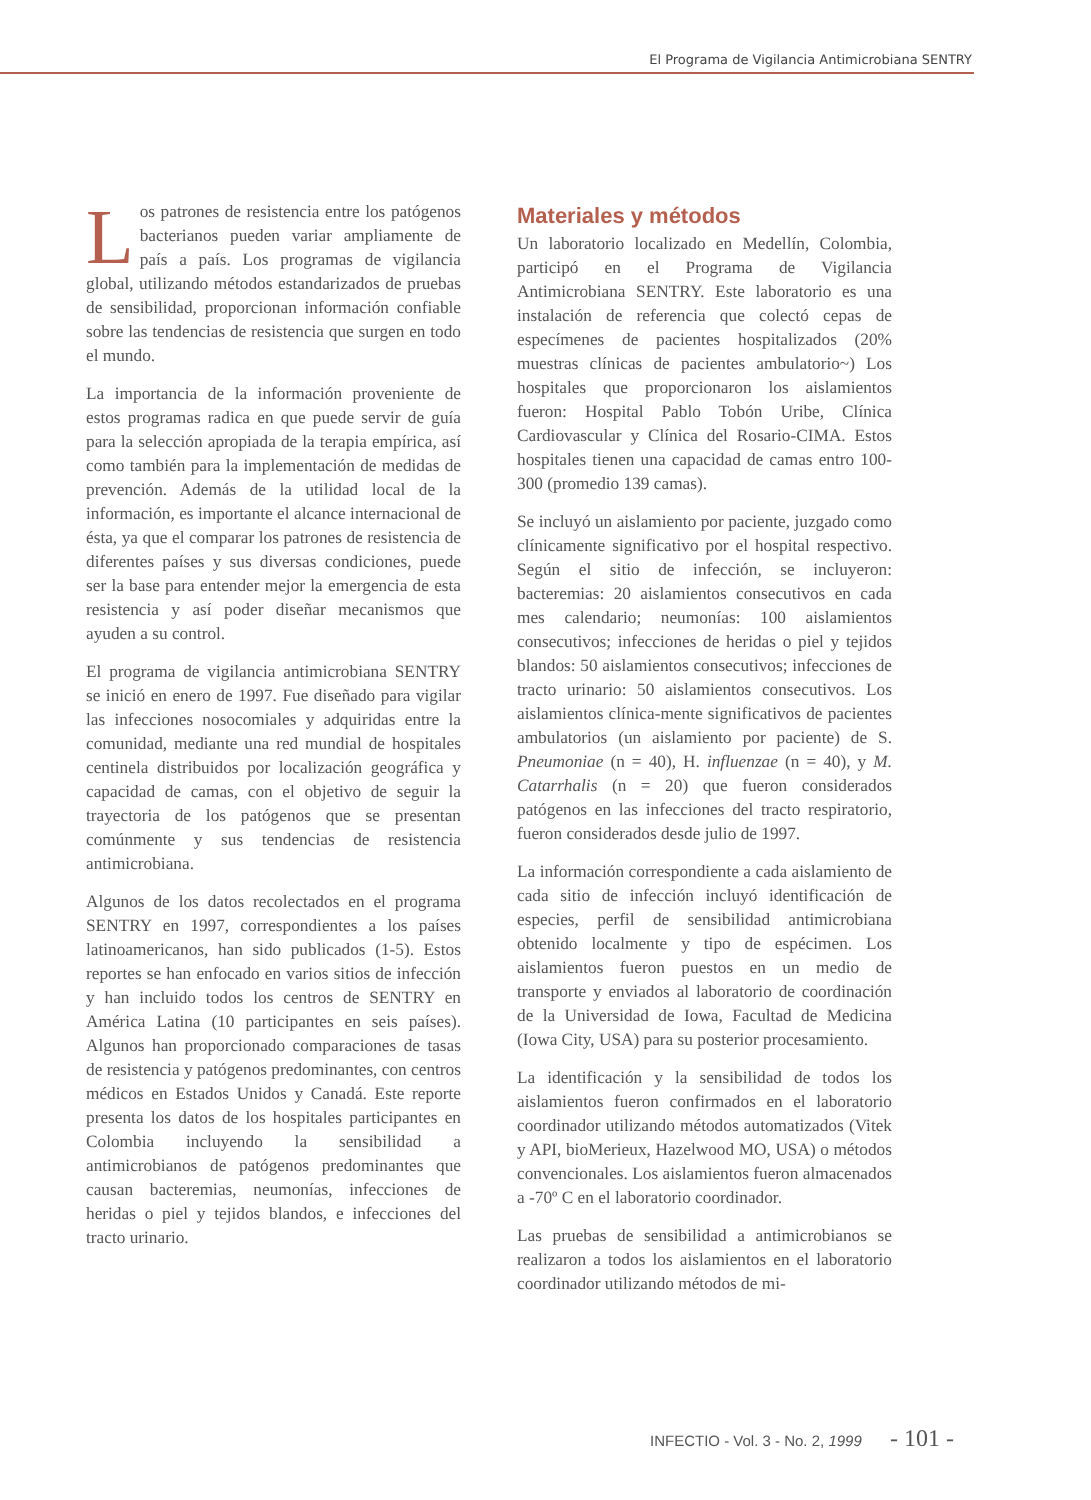El Programa de Vigilancia Antimicrobiana SENTRY
Los patrones de resistencia entre los patógenos bacterianos pueden variar ampliamente de país a país. Los programas de vigilancia global, utilizando métodos estandarizados de pruebas de sensibilidad, proporcionan información confiable sobre las tendencias de resistencia que surgen en todo el mundo.
La importancia de la información proveniente de estos programas radica en que puede servir de guía para la selección apropiada de la terapia empírica, así como también para la implementación de medidas de prevención. Además de la utilidad local de la información, es importante el alcance internacional de ésta, ya que el comparar los patrones de resistencia de diferentes países y sus diversas condiciones, puede ser la base para entender mejor la emergencia de esta resistencia y así poder diseñar mecanismos que ayuden a su control.
El programa de vigilancia antimicrobiana SENTRY se inició en enero de 1997. Fue diseñado para vigilar las infecciones nosocomiales y adquiridas entre la comunidad, mediante una red mundial de hospitales centinela distribuidos por localización geográfica y capacidad de camas, con el objetivo de seguir la trayectoria de los patógenos que se presentan comúnmente y sus tendencias de resistencia antimicrobiana.
Algunos de los datos recolectados en el programa SENTRY en 1997, correspondientes a los países latinoamericanos, han sido publicados (1-5). Estos reportes se han enfocado en varios sitios de infección y han incluido todos los centros de SENTRY en América Latina (10 participantes en seis países). Algunos han proporcionado comparaciones de tasas de resistencia y patógenos predominantes, con centros médicos en Estados Unidos y Canadá. Este reporte presenta los datos de los hospitales participantes en Colombia incluyendo la sensibilidad a antimicrobianos de patógenos predominantes que causan bacteremias, neumonías, infecciones de heridas o piel y tejidos blandos, e infecciones del tracto urinario.
Materiales y métodos
Un laboratorio localizado en Medellín, Colombia, participó en el Programa de Vigilancia Antimicrobiana SENTRY. Este laboratorio es una instalación de referencia que colectó cepas de especímenes de pacientes hospitalizados (20% muestras clínicas de pacientes ambulatorio~) Los hospitales que proporcionaron los aislamientos fueron: Hospital Pablo Tobón Uribe, Clínica Cardiovascular y Clínica del Rosario-CIMA. Estos hospitales tienen una capacidad de camas entro 100-300 (promedio 139 camas).
Se incluyó un aislamiento por paciente, juzgado como clínicamente significativo por el hospital respectivo. Según el sitio de infección, se incluyeron: bacteremias: 20 aislamientos consecutivos en cada mes calendario; neumonías: 100 aislamientos consecutivos; infecciones de heridas o piel y tejidos blandos: 50 aislamientos consecutivos; infecciones de tracto urinario: 50 aislamientos consecutivos. Los aislamientos clínica-mente significativos de pacientes ambulatorios (un aislamiento por paciente) de S. Pneumoniae (n = 40), H. influenzae (n = 40), y M. Catarrhalis (n = 20) que fueron considerados patógenos en las infecciones del tracto respiratorio, fueron considerados desde julio de 1997.
La información correspondiente a cada aislamiento de cada sitio de infección incluyó identificación de especies, perfil de sensibilidad antimicrobiana obtenido localmente y tipo de espécimen. Los aislamientos fueron puestos en un medio de transporte y enviados al laboratorio de coordinación de la Universidad de Iowa, Facultad de Medicina (Iowa City, USA) para su posterior procesamiento.
La identificación y la sensibilidad de todos los aislamientos fueron confirmados en el laboratorio coordinador utilizando métodos automatizados (Vitek y API, bioMerieux, Hazelwood MO, USA) o métodos convencionales. Los aislamientos fueron almacenados a -70º C en el laboratorio coordinador.
Las pruebas de sensibilidad a antimicrobianos se realizaron a todos los aislamientos en el laboratorio coordinador utilizando métodos de mi-
INFECTIO - Vol. 3 - No. 2, 1999 - 101 -